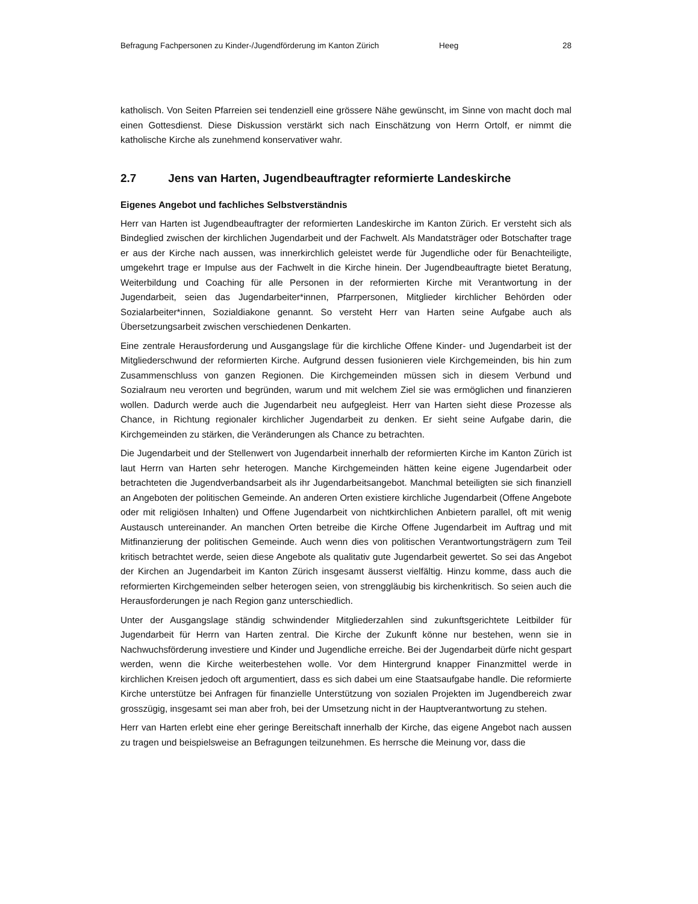Befragung Fachpersonen zu Kinder-/Jugendförderung im Kanton Zürich Heeg 28
katholisch. Von Seiten Pfarreien sei tendenziell eine grössere Nähe gewünscht, im Sinne von macht doch mal einen Gottesdienst. Diese Diskussion verstärkt sich nach Einschätzung von Herrn Ortolf, er nimmt die katholische Kirche als zunehmend konservativer wahr.
2.7 Jens van Harten, Jugendbeauftragter reformierte Landeskirche
Eigenes Angebot und fachliches Selbstverständnis
Herr van Harten ist Jugendbeauftragter der reformierten Landeskirche im Kanton Zürich. Er versteht sich als Bindeglied zwischen der kirchlichen Jugendarbeit und der Fachwelt. Als Mandatsträger oder Botschafter trage er aus der Kirche nach aussen, was innerkirchlich geleistet werde für Jugendliche oder für Benachteiligte, umgekehrt trage er Impulse aus der Fachwelt in die Kirche hinein. Der Jugendbeauftragte bietet Beratung, Weiterbildung und Coaching für alle Personen in der reformierten Kirche mit Verantwortung in der Jugendarbeit, seien das Jugendarbeiter*innen, Pfarrpersonen, Mitglieder kirchlicher Behörden oder Sozialarbeiter*innen, Sozialdiakone genannt. So versteht Herr van Harten seine Aufgabe auch als Übersetzungsarbeit zwischen verschiedenen Denkarten.
Eine zentrale Herausforderung und Ausgangslage für die kirchliche Offene Kinder- und Jugendarbeit ist der Mitgliederschwund der reformierten Kirche. Aufgrund dessen fusionieren viele Kirchgemeinden, bis hin zum Zusammenschluss von ganzen Regionen. Die Kirchgemeinden müssen sich in diesem Verbund und Sozialraum neu verorten und begründen, warum und mit welchem Ziel sie was ermöglichen und finanzieren wollen. Dadurch werde auch die Jugendarbeit neu aufgegleist. Herr van Harten sieht diese Prozesse als Chance, in Richtung regionaler kirchlicher Jugendarbeit zu denken. Er sieht seine Aufgabe darin, die Kirchgemeinden zu stärken, die Veränderungen als Chance zu betrachten.
Die Jugendarbeit und der Stellenwert von Jugendarbeit innerhalb der reformierten Kirche im Kanton Zürich ist laut Herrn van Harten sehr heterogen. Manche Kirchgemeinden hätten keine eigene Jugendarbeit oder betrachteten die Jugendverbandsarbeit als ihr Jugendarbeitsangebot. Manchmal beteiligten sie sich finanziell an Angeboten der politischen Gemeinde. An anderen Orten existiere kirchliche Jugendarbeit (Offene Angebote oder mit religiösen Inhalten) und Offene Jugendarbeit von nichtkirchlichen Anbietern parallel, oft mit wenig Austausch untereinander. An manchen Orten betreibe die Kirche Offene Jugendarbeit im Auftrag und mit Mitfinanzierung der politischen Gemeinde. Auch wenn dies von politischen Verantwortungsträgern zum Teil kritisch betrachtet werde, seien diese Angebote als qualitativ gute Jugendarbeit gewertet. So sei das Angebot der Kirchen an Jugendarbeit im Kanton Zürich insgesamt äusserst vielfältig. Hinzu komme, dass auch die reformierten Kirchgemeinden selber heterogen seien, von strenggläubig bis kirchenkritisch. So seien auch die Herausforderungen je nach Region ganz unterschiedlich.
Unter der Ausgangslage ständig schwindender Mitgliederzahlen sind zukunftsgerichtete Leitbilder für Jugendarbeit für Herrn van Harten zentral. Die Kirche der Zukunft könne nur bestehen, wenn sie in Nachwuchsförderung investiere und Kinder und Jugendliche erreiche. Bei der Jugendarbeit dürfe nicht gespart werden, wenn die Kirche weiterbestehen wolle. Vor dem Hintergrund knapper Finanzmittel werde in kirchlichen Kreisen jedoch oft argumentiert, dass es sich dabei um eine Staatsaufgabe handle. Die reformierte Kirche unterstütze bei Anfragen für finanzielle Unterstützung von sozialen Projekten im Jugendbereich zwar grosszügig, insgesamt sei man aber froh, bei der Umsetzung nicht in der Hauptverantwortung zu stehen.
Herr van Harten erlebt eine eher geringe Bereitschaft innerhalb der Kirche, das eigene Angebot nach aussen zu tragen und beispielsweise an Befragungen teilzunehmen. Es herrsche die Meinung vor, dass die